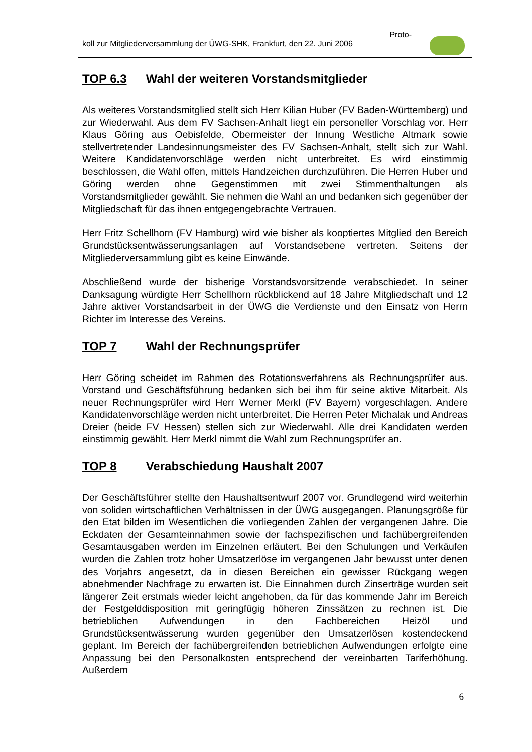Proto-
koll zur Mitgliederversammlung der ÜWG-SHK, Frankfurt, den 22. Juni 2006
TOP 6.3 Wahl der weiteren Vorstandsmitglieder
Als weiteres Vorstandsmitglied stellt sich Herr Kilian Huber (FV Baden-Württemberg) und zur Wiederwahl. Aus dem FV Sachsen-Anhalt liegt ein personeller Vorschlag vor. Herr Klaus Göring aus Oebisfelde, Obermeister der Innung Westliche Altmark sowie stellvertretender Landesinnungsmeister des FV Sachsen-Anhalt, stellt sich zur Wahl. Weitere Kandidatenvorschläge werden nicht unterbreitet. Es wird einstimmig beschlossen, die Wahl offen, mittels Handzeichen durchzuführen. Die Herren Huber und Göring werden ohne Gegenstimmen mit zwei Stimmenthaltungen als Vorstandsmitglieder gewählt. Sie nehmen die Wahl an und bedanken sich gegenüber der Mitgliedschaft für das ihnen entgegengebrachte Vertrauen.
Herr Fritz Schellhorn (FV Hamburg) wird wie bisher als kooptiertes Mitglied den Bereich Grundstücksentwässerungsanlagen auf Vorstandsebene vertreten. Seitens der Mitgliederversammlung gibt es keine Einwände.
Abschließend wurde der bisherige Vorstandsvorsitzende verabschiedet. In seiner Danksagung würdigte Herr Schellhorn rückblickend auf 18 Jahre Mitgliedschaft und 12 Jahre aktiver Vorstandsarbeit in der ÜWG die Verdienste und den Einsatz von Herrn Richter im Interesse des Vereins.
TOP 7 Wahl der Rechnungsprüfer
Herr Göring scheidet im Rahmen des Rotationsverfahrens als Rechnungsprüfer aus. Vorstand und Geschäftsführung bedanken sich bei ihm für seine aktive Mitarbeit. Als neuer Rechnungsprüfer wird Herr Werner Merkl (FV Bayern) vorgeschlagen. Andere Kandidatenvorschläge werden nicht unterbreitet. Die Herren Peter Michalak und Andreas Dreier (beide FV Hessen) stellen sich zur Wiederwahl. Alle drei Kandidaten werden einstimmig gewählt. Herr Merkl nimmt die Wahl zum Rechnungsprüfer an.
TOP 8 Verabschiedung Haushalt 2007
Der Geschäftsführer stellte den Haushaltsentwurf 2007 vor. Grundlegend wird weiterhin von soliden wirtschaftlichen Verhältnissen in der ÜWG ausgegangen. Planungsgröße für den Etat bilden im Wesentlichen die vorliegenden Zahlen der vergangenen Jahre. Die Eckdaten der Gesamteinnahmen sowie der fachspezifischen und fachübergreifenden Gesamtausgaben werden im Einzelnen erläutert. Bei den Schulungen und Verkäufen wurden die Zahlen trotz hoher Umsatzerlöse im vergangenen Jahr bewusst unter denen des Vorjahrs angesetzt, da in diesen Bereichen ein gewisser Rückgang wegen abnehmender Nachfrage zu erwarten ist. Die Einnahmen durch Zinserträge wurden seit längerer Zeit erstmals wieder leicht angehoben, da für das kommende Jahr im Bereich der Festgelddisposition mit geringfügig höheren Zinssätzen zu rechnen ist. Die betrieblichen Aufwendungen in den Fachbereichen Heizöl und Grundstücksentwässerung wurden gegenüber den Umsatzerlösen kostendeckend geplant. Im Bereich der fachübergreifenden betrieblichen Aufwendungen erfolgte eine Anpassung bei den Personalkosten entsprechend der vereinbarten Tariferhöhung. Außerdem
6